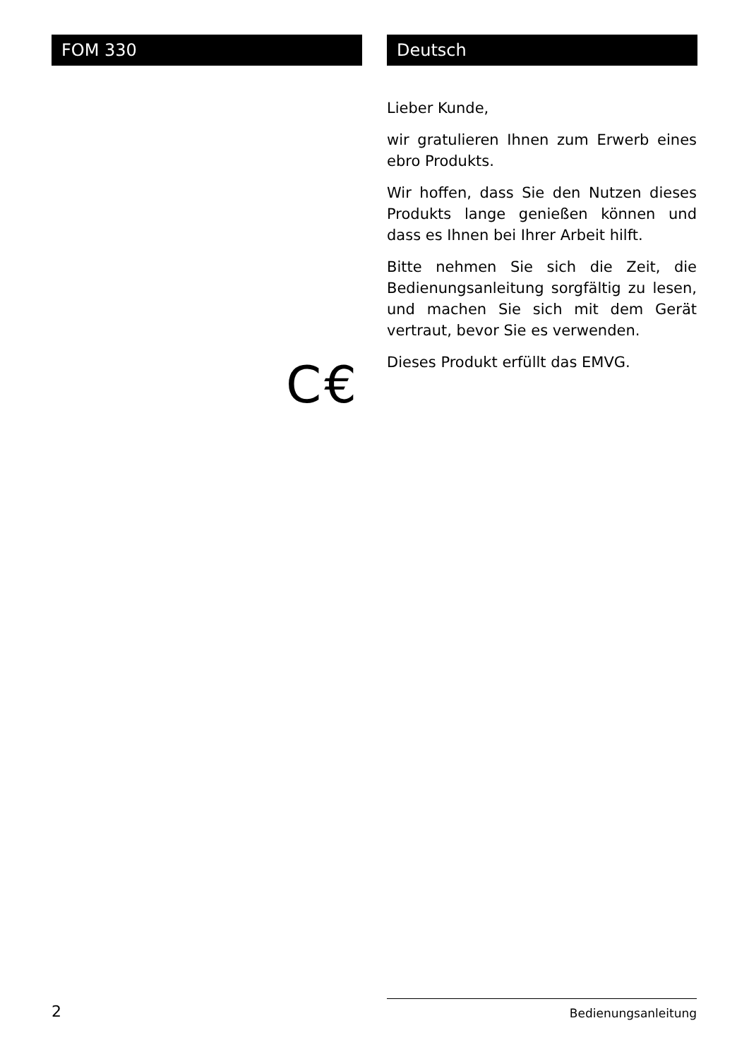FOM 330 Deutsch
Lieber Kunde,
wir gratulieren Ihnen zum Erwerb eines ebro Produkts.
Wir hoffen, dass Sie den Nutzen dieses Produkts lange genießen können und dass es Ihnen bei Ihrer Arbeit hilft.
Bitte nehmen Sie sich die Zeit, die Bedienungsanleitung sorgfältig zu lesen, und machen Sie sich mit dem Gerät vertraut, bevor Sie es verwenden.
Dieses Produkt erfüllt das EMVG.
C€
2 Bedienungsanleitung